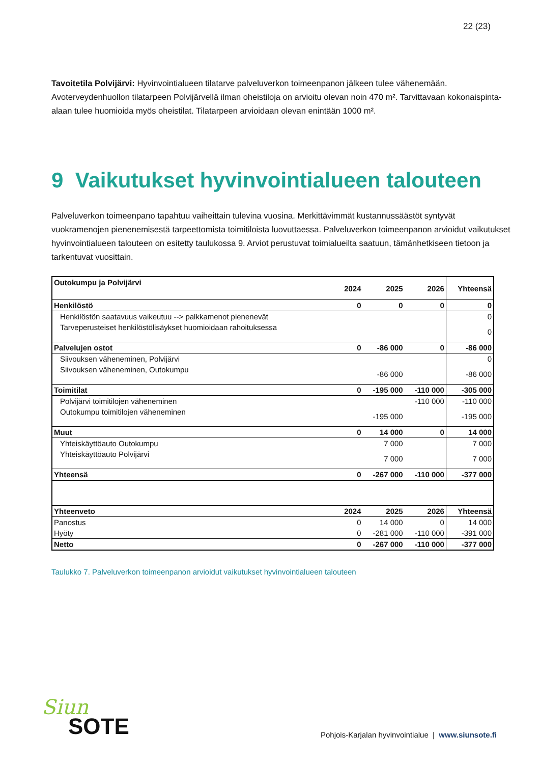22 (23)
Tavoitetila Polvijärvi: Hyvinvointialueen tilatarve palveluverkon toimeenpanon jälkeen tulee vähenemään. Avoterveydenhuollon tilatarpeen Polvijärvellä ilman oheistiloja on arvioitu olevan noin 470 m². Tarvittavaan kokonaispinta-alaan tulee huomioida myös oheistilat. Tilatarpeen arvioidaan olevan enintään 1000 m².
9 Vaikutukset hyvinvointialueen talouteen
Palveluverkon toimeenpano tapahtuu vaiheittain tulevina vuosina. Merkittävimmät kustannussäästöt syntyvät vuokramenojen pienenemisestä tarpeettomista toimitiloista luovuttaessa. Palveluverkon toimeenpanon arvioidut vaikutukset hyvinvointialueen talouteen on esitetty taulukossa 9. Arviot perustuvat toimialueilta saatuun, tämänhetkiseen tietoon ja tarkentuvat vuosittain.
| Outokumpu ja Polvijärvi | 2024 | 2025 | 2026 | Yhteensä |
| --- | --- | --- | --- | --- |
| Henkilöstö | 0 | 0 | 0 | 0 |
| Henkilöstön saatavuus vaikeutuu --> palkkamenot pienenevät | | | | 0 |
| Tarveperusteiset henkilöstölisäykset huomioidaan rahoituksessa | | | | 0 |
| Palvelujen ostot | 0 | -86 000 | 0 | -86 000 |
| Siivouksen väheneminen, Polvijärvi | | | | 0 |
| Siivouksen väheneminen, Outokumpu | | -86 000 | | -86 000 |
| Toimitilat | 0 | -195 000 | -110 000 | -305 000 |
| Polvijärvi toimitilojen väheneminen | | | -110 000 | -110 000 |
| Outokumpu toimitilojen väheneminen | | -195 000 | | -195 000 |
| Muut | 0 | 14 000 | 0 | 14 000 |
| Yhteiskäyttöauto Outokumpu | | 7 000 | | 7 000 |
| Yhteiskäyttöauto Polvijärvi | | 7 000 | | 7 000 |
| Yhteensä | 0 | -267 000 | -110 000 | -377 000 |
| Yhteenveto | 2024 | 2025 | 2026 | Yhteensä |
| Panostus | 0 | 14 000 | 0 | 14 000 |
| Hyöty | 0 | -281 000 | -110 000 | -391 000 |
| Netto | 0 | -267 000 | -110 000 | -377 000 |
Taulukko 7. Palveluverkon toimeenpanon arvioidut vaikutukset hyvinvointialueen talouteen
Siun
SOTE
Pohjois-Karjalan hyvinvointialue | www.siunsote.fi